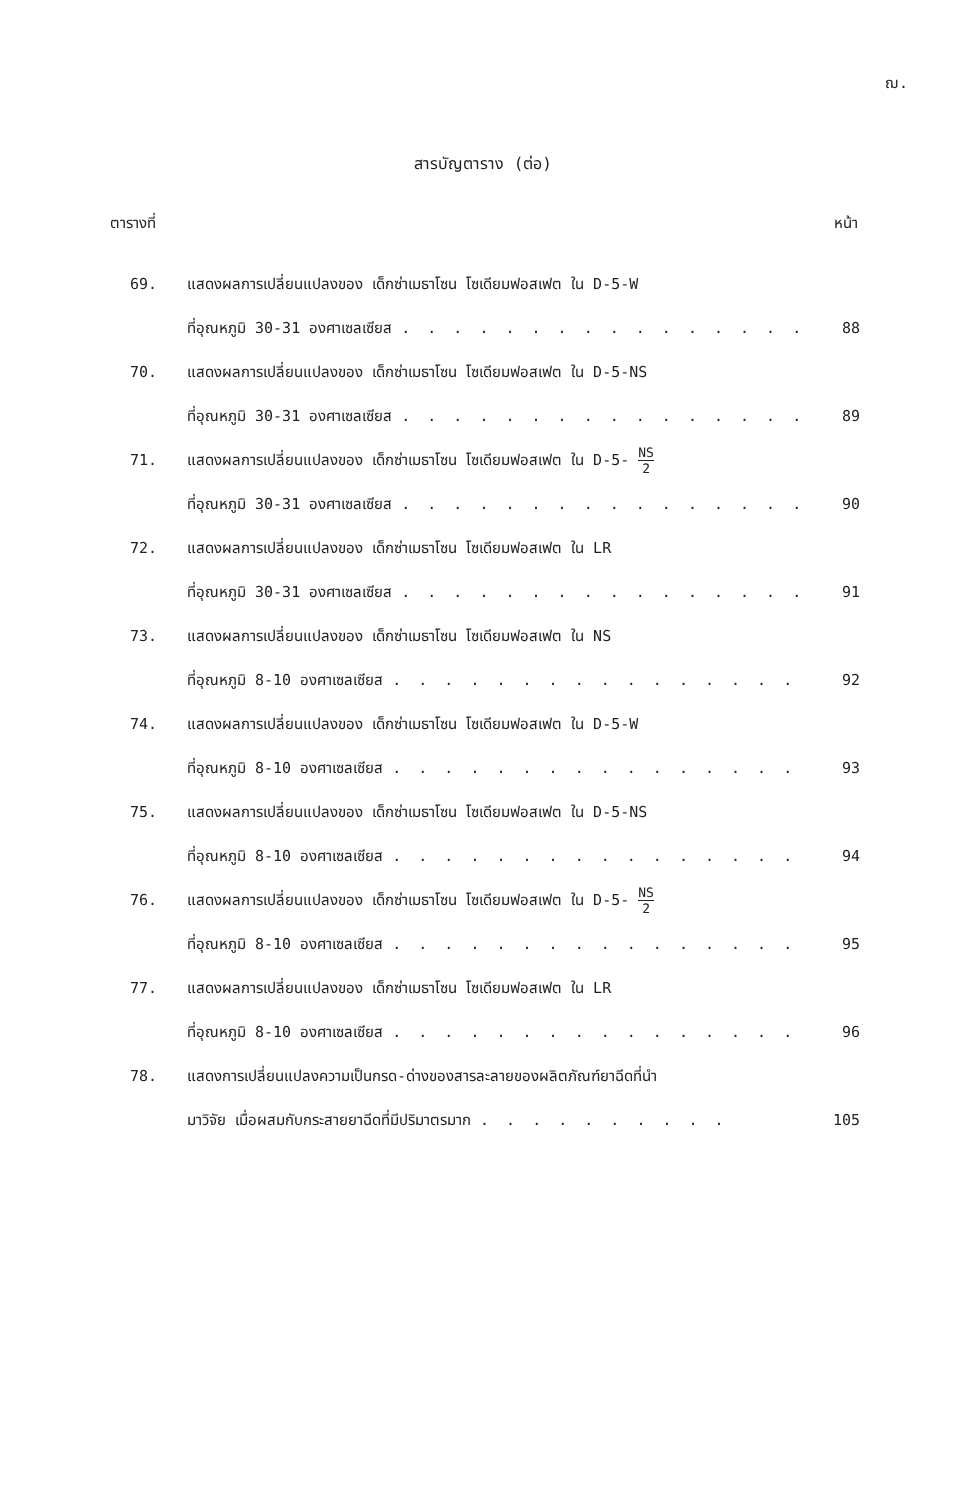ฌ.
สารบัญตาราง (ต่อ)
ตารางที่ หน้า
69. แสดงผลการเปลี่ยนแปลงของ เด็กซ่าเมธาโซน โซเดียมฟอสเฟต ใน D-5-W
ที่อุณหภูมิ 30-31 องศาเซลเซียส . . . . . . . . . . . . . . . . 88
70. แสดงผลการเปลี่ยนแปลงของ เด็กซ่าเมธาโซน โซเดียมฟอสเฟต ใน D-5-NS
ที่อุณหภูมิ 30-31 องศาเซลเซียส . . . . . . . . . . . . . . . . 89
71. แสดงผลการเปลี่ยนแปลงของ เด็กซ่าเมธาโซน โซเดียมฟอสเฟต ใน D-5- NS 2
ที่อุณหภูมิ 30-31 องศาเซลเซียส . . . . . . . . . . . . . . . . 90
72. แสดงผลการเปลี่ยนแปลงของ เด็กซ่าเมธาโซน โซเดียมฟอสเฟต ใน LR
ที่อุณหภูมิ 30-31 องศาเซลเซียส . . . . . . . . . . . . . . . . 91
73. แสดงผลการเปลี่ยนแปลงของ เด็กซ่าเมธาโซน โซเดียมฟอสเฟต ใน NS
ที่อุณหภูมิ 8-10 องศาเซลเซียส . . . . . . . . . . . . . . . . 92
74. แสดงผลการเปลี่ยนแปลงของ เด็กซ่าเมธาโซน โซเดียมฟอสเฟต ใน D-5-W
ที่อุณหภูมิ 8-10 องศาเซลเซียส . . . . . . . . . . . . . . . . 93
75. แสดงผลการเปลี่ยนแปลงของ เด็กซ่าเมธาโซน โซเดียมฟอสเฟต ใน D-5-NS
ที่อุณหภูมิ 8-10 องศาเซลเซียส . . . . . . . . . . . . . . . . 94
76. แสดงผลการเปลี่ยนแปลงของ เด็กซ่าเมธาโซน โซเดียมฟอสเฟต ใน D-5- NS 2
ที่อุณหภูมิ 8-10 องศาเซลเซียส . . . . . . . . . . . . . . . . 95
77. แสดงผลการเปลี่ยนแปลงของ เด็กซ่าเมธาโซน โซเดียมฟอสเฟต ใน LR
ที่อุณหภูมิ 8-10 องศาเซลเซียส . . . . . . . . . . . . . . . . 96
78. แสดงการเปลี่ยนแปลงความเป็นกรด-ด่างของสารละลายของผลิตภัณฑ์ยาฉีดที่นำ
มาวิจัย เมื่อผสมกับกระสายยาฉีดที่มีปริมาตรมาก . . . . . . . . . . 105